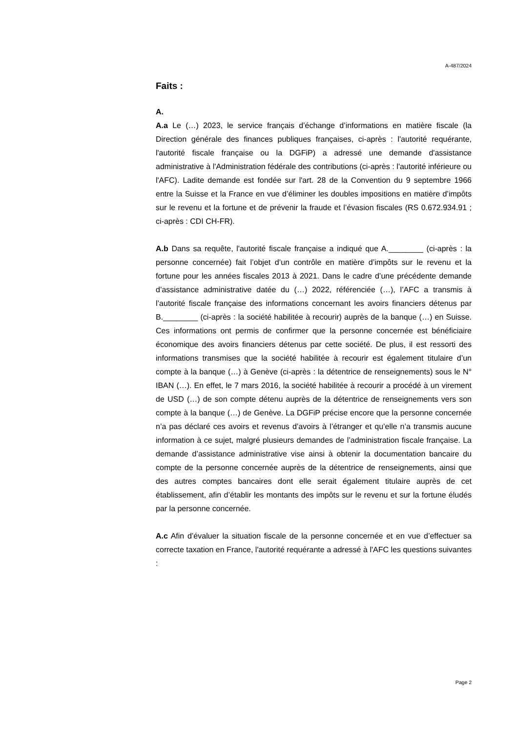A-487/2024
Faits :
A.
A.a Le (…) 2023, le service français d’échange d’informations en matière fiscale (la Direction générale des finances publiques françaises, ci-après : l'autorité requérante, l'autorité fiscale française ou la DGFiP) a adressé une demande d'assistance administrative à l'Administration fédérale des contributions (ci-après : l'autorité inférieure ou l'AFC). Ladite demande est fondée sur l'art. 28 de la Convention du 9 septembre 1966 entre la Suisse et la France en vue d’éliminer les doubles impositions en matière d’impôts sur le revenu et la fortune et de prévenir la fraude et l’évasion fiscales (RS 0.672.934.91 ; ci-après : CDI CH-FR).
A.b Dans sa requête, l'autorité fiscale française a indiqué que A.________ (ci-après : la personne concernée) fait l’objet d’un contrôle en matière d’impôts sur le revenu et la fortune pour les années fiscales 2013 à 2021. Dans le cadre d’une précédente demande d’assistance administrative datée du (…) 2022, référenciée (…), l’AFC a transmis à l’autorité fiscale française des informations concernant les avoirs financiers détenus par B.________ (ci-après : la société habilitée à recourir) auprès de la banque (…) en Suisse. Ces informations ont permis de confirmer que la personne concernée est bénéficiaire économique des avoirs financiers détenus par cette société. De plus, il est ressorti des informations transmises que la société habilitée à recourir est également titulaire d’un compte à la banque (…) à Genève (ci-après : la détentrice de renseignements) sous le N° IBAN (…). En effet, le 7 mars 2016, la société habilitée à recourir a procédé à un virement de USD (…) de son compte détenu auprès de la détentrice de renseignements vers son compte à la banque (…) de Genève. La DGFiP précise encore que la personne concernée n’a pas déclaré ces avoirs et revenus d’avoirs à l’étranger et qu’elle n’a transmis aucune information à ce sujet, malgré plusieurs demandes de l’administration fiscale française. La demande d’assistance administrative vise ainsi à obtenir la documentation bancaire du compte de la personne concernée auprès de la détentrice de renseignements, ainsi que des autres comptes bancaires dont elle serait également titulaire auprès de cet établissement, afin d’établir les montants des impôts sur le revenu et sur la fortune éludés par la personne concernée.
A.c Afin d’évaluer la situation fiscale de la personne concernée et en vue d’effectuer sa correcte taxation en France, l'autorité requérante a adressé à l'AFC les questions suivantes :
Page 2